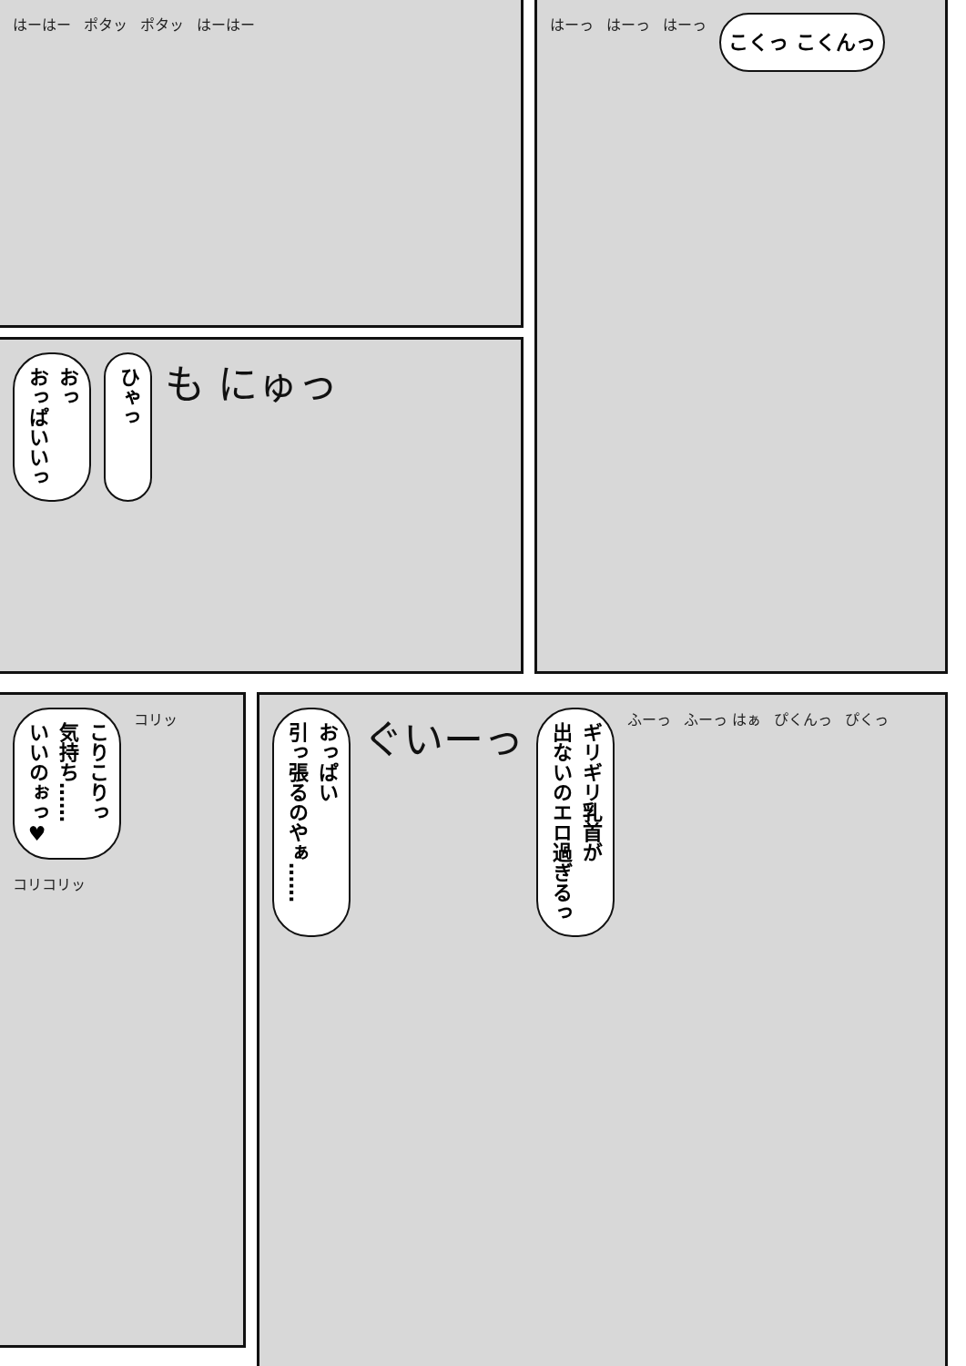はーはー ポタッ ポタッ はーはー
おっ
おっぱいいっ
ひゃっ
も にゅっ
はーっ はーっ はーっ
こくっ こくんっ
こりこりっ
気持ち……
いいのぉっ♥
コリッ コリコリッ
おっぱい
引っ張るのやぁ……
ぐいーっ
ギリギリ乳首が
出ないのエロ過ぎるっ
ふーっ ふーっ はぁ ぴくんっ ぴくっ